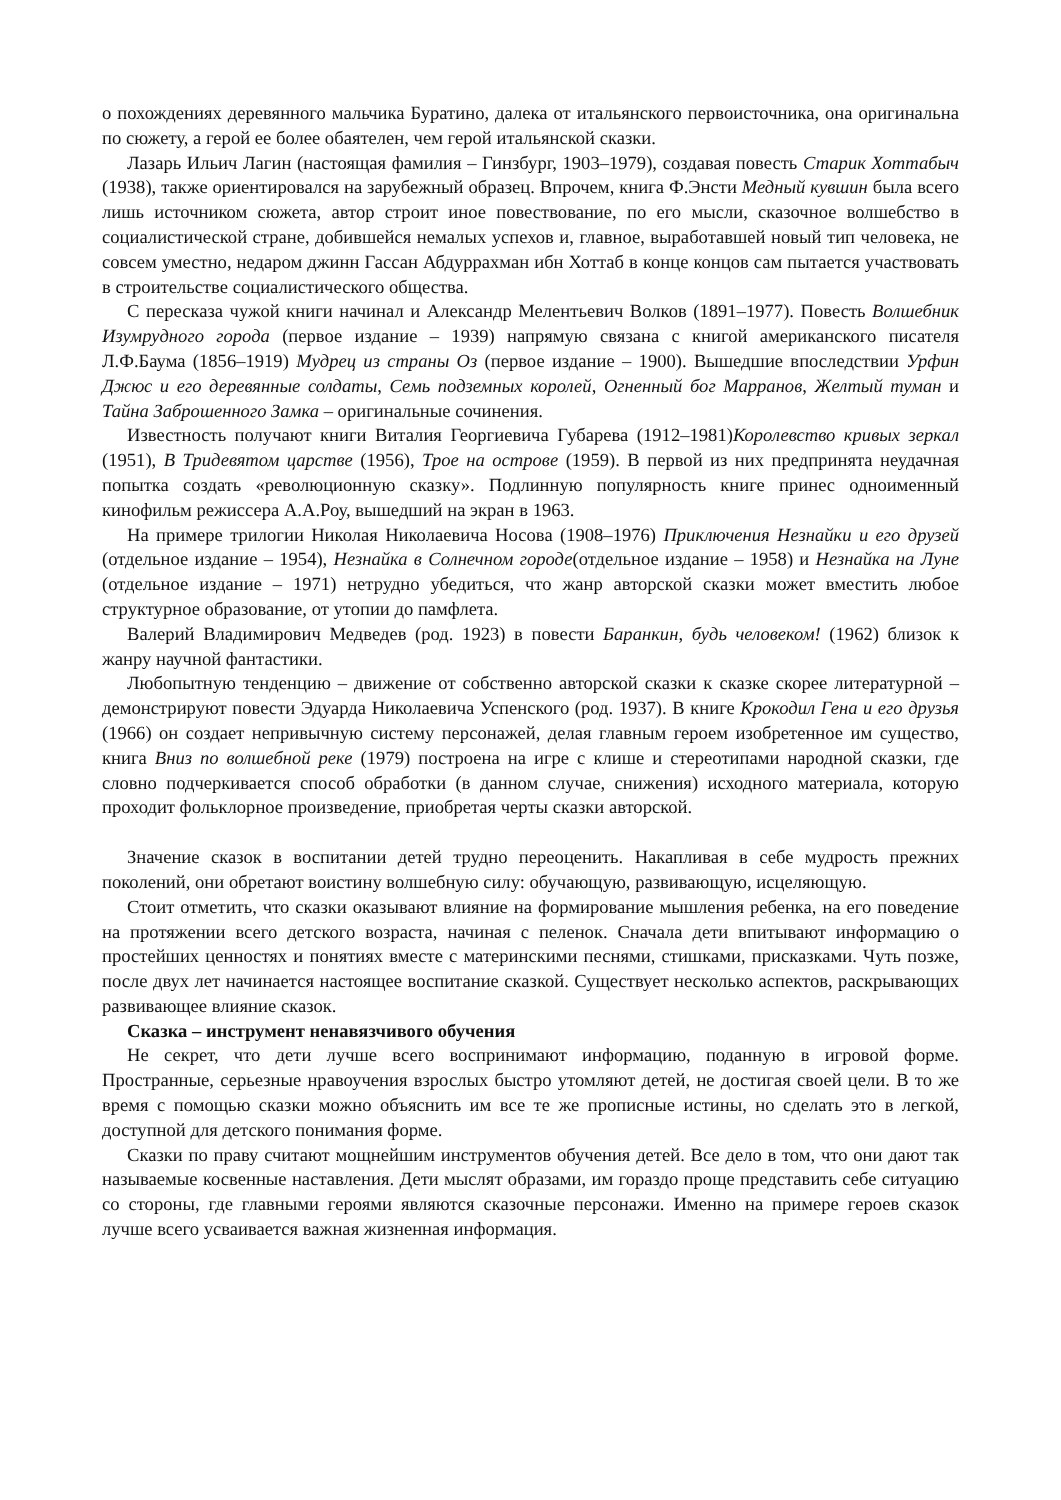о похождениях деревянного мальчика Буратино, далека от итальянского первоисточника, она оригинальна по сюжету, а герой ее более обаятелен, чем герой итальянской сказки.
Лазарь Ильич Лагин (настоящая фамилия – Гинзбург, 1903–1979), создавая повесть Старик Хоттабыч (1938), также ориентировался на зарубежный образец. Впрочем, книга Ф.Энсти Медный кувшин была всего лишь источником сюжета, автор строит иное повествование, по его мысли, сказочное волшебство в социалистической стране, добившейся немалых успехов и, главное, выработавшей новый тип человека, не совсем уместно, недаром джинн Гассан Абдуррахман ибн Хоттаб в конце концов сам пытается участвовать в строительстве социалистического общества.
С пересказа чужой книги начинал и Александр Мелентьевич Волков (1891–1977). Повесть Волшебник Изумрудного города (первое издание – 1939) напрямую связана с книгой американского писателя Л.Ф.Баума (1856–1919) Мудрец из страны Оз (первое издание – 1900). Вышедшие впоследствии Урфин Джюс и его деревянные солдаты, Семь подземных королей, Огненный бог Марранов, Желтый туман и Тайна Заброшенного Замка – оригинальные сочинения.
Известность получают книги Виталия Георгиевича Губарева (1912–1981)Королевство кривых зеркал (1951), В Тридевятом царстве (1956), Трое на острове (1959). В первой из них предпринята неудачная попытка создать «революционную сказку». Подлинную популярность книге принес одноименный кинофильм режиссера А.А.Роу, вышедший на экран в 1963.
На примере трилогии Николая Николаевича Носова (1908–1976) Приключения Незнайки и его друзей (отдельное издание – 1954), Незнайка в Солнечном городе(отдельное издание – 1958) и Незнайка на Луне (отдельное издание – 1971) нетрудно убедиться, что жанр авторской сказки может вместить любое структурное образование, от утопии до памфлета.
Валерий Владимирович Медведев (род. 1923) в повести Баранкин, будь человеком! (1962) близок к жанру научной фантастики.
Любопытную тенденцию – движение от собственно авторской сказки к сказке скорее литературной – демонстрируют повести Эдуарда Николаевича Успенского (род. 1937). В книге Крокодил Гена и его друзья (1966) он создает непривычную систему персонажей, делая главным героем изобретенное им существо, книга Вниз по волшебной реке (1979) построена на игре с клише и стереотипами народной сказки, где словно подчеркивается способ обработки (в данном случае, снижения) исходного материала, которую проходит фольклорное произведение, приобретая черты сказки авторской.
Значение сказок в воспитании детей трудно переоценить. Накапливая в себе мудрость прежних поколений, они обретают воистину волшебную силу: обучающую, развивающую, исцеляющую.
Стоит отметить, что сказки оказывают влияние на формирование мышления ребенка, на его поведение на протяжении всего детского возраста, начиная с пеленок. Сначала дети впитывают информацию о простейших ценностях и понятиях вместе с материнскими песнями, стишками, присказками. Чуть позже, после двух лет начинается настоящее воспитание сказкой. Существует несколько аспектов, раскрывающих развивающее влияние сказок.
Сказка – инструмент ненавязчивого обучения
Не секрет, что дети лучше всего воспринимают информацию, поданную в игровой форме. Пространные, серьезные нравоучения взрослых быстро утомляют детей, не достигая своей цели. В то же время с помощью сказки можно объяснить им все те же прописные истины, но сделать это в легкой, доступной для детского понимания форме.
Сказки по праву считают мощнейшим инструментов обучения детей. Все дело в том, что они дают так называемые косвенные наставления. Дети мыслят образами, им гораздо проще представить себе ситуацию со стороны, где главными героями являются сказочные персонажи. Именно на примере героев сказок лучше всего усваивается важная жизненная информация.